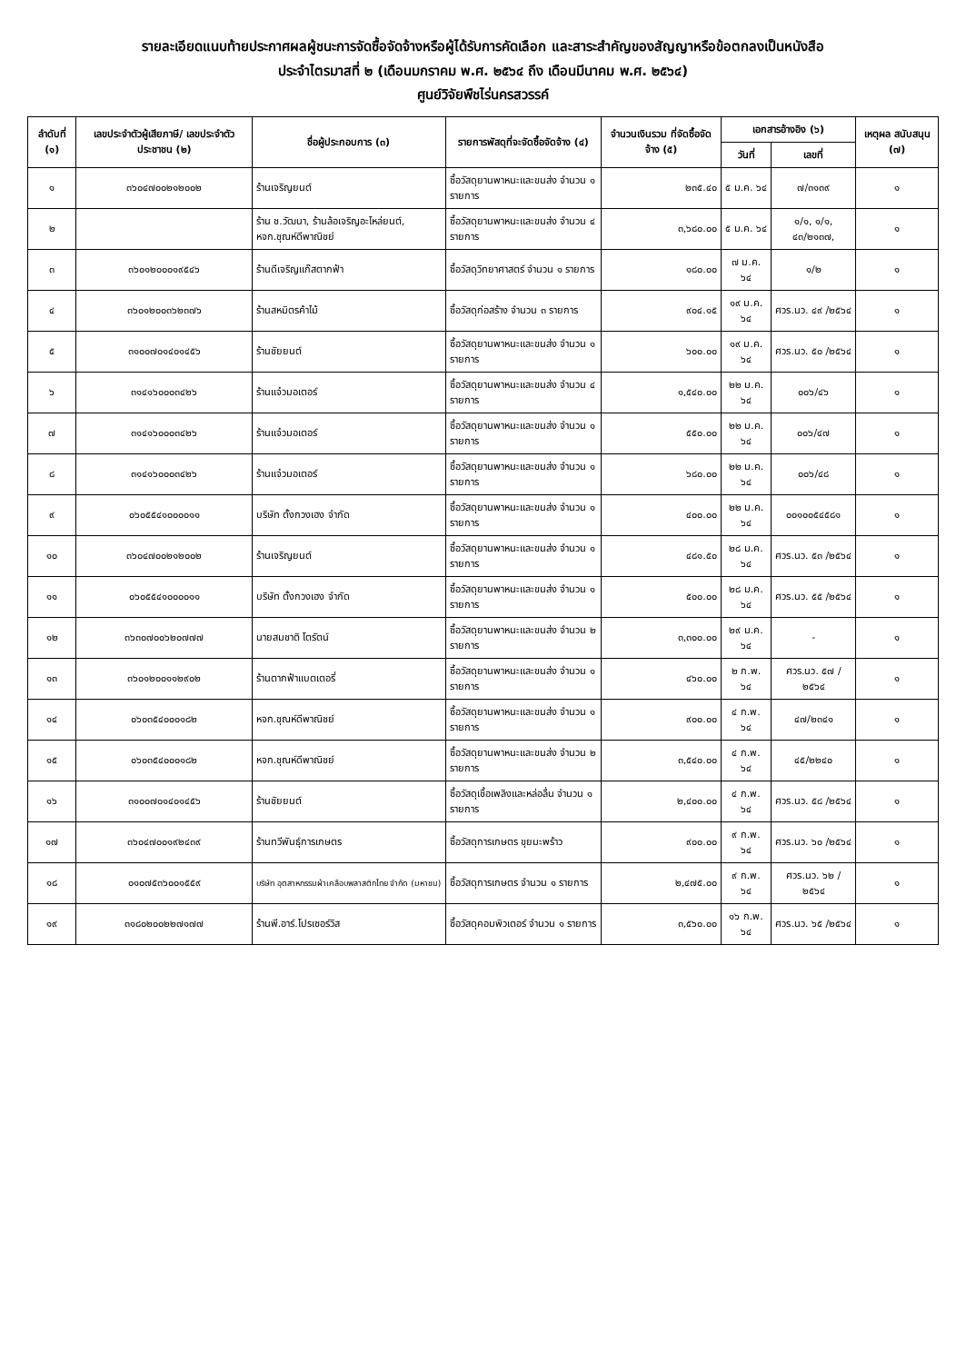รายละเอียดแนบท้ายประกาศผลผู้ชนะการจัดซื้อจัดจ้างหรือผู้ได้รับการคัดเลือก และสาระสำคัญของสัญญาหรือข้อตกลงเป็นหนังสือ
ประจำไตรมาสที่ ๒ (เดือนมกราคม พ.ศ. ๒๕๖๔ ถึง เดือนมีนาคม พ.ศ. ๒๕๖๔)
ศูนย์วิจัยพืชไร่นครสวรรค์
| ลำดับที่ (๑) | เลขประจำตัวผู้เสียภาษี/ เลขประจำตัวประชาชน (๒) | ชื่อผู้ประกอบการ (๓) | รายการพัสดุที่จะจัดซื้อจัดจ้าง (๔) | จำนวนเงินรวม ที่จัดซื้อจัดจ้าง (๕) | เอกสารอ้างอิง (๖) | | เหตุผล สนับสนุน (๗) |
| --- | --- | --- | --- | --- | --- | --- | --- |
| | | | | | วันที่ | เลขที่ | |
| ๑ | ๓๖๐๔๗๐๐๒๑๒๐๐๒ | ร้านเจริญยนต์ | ซื้อวัสดุยานพาหนะและขนส่ง จำนวน ๑ รายการ | ๒๓๕.๔๐ | ๕ ม.ค. ๖๔ | ๗/๓๑๓๙ | ๑ |
| ๒ | | ร้าน ช.วัฒนา, ร้านล้อเจริญอะไหล่ยนต์, หจก.ชุณห์ดีพาณิชย์ | ซื้อวัสดุยานพาหนะและขนส่ง จำนวน ๔ รายการ | ๓,๖๘๐.๐๐ | ๕ ม.ค. ๖๔ | ๑/๑, ๑/๑, ๔๓/๒๑๓๗, | ๑ |
| ๓ | ๓๖๐๑๒๐๐๐๑๙๕๔๖ | ร้านดีเจริญแก๊สตากฟ้า | ซื้อวัสดุวิทยาศาสตร์ จำนวน ๑ รายการ | ๑๘๐.๐๐ | ๗ ม.ค. ๖๔ | ๑/๒ | ๑ |
| ๔ | ๓๖๐๑๒๐๐๓๖๒๓๗๖ | ร้านสหมิตรค้าไม้ | ซื้อวัสดุก่อสร้าง จำนวน ๓ รายการ | ๙๐๔.๑๕ | ๑๙ ม.ค. ๖๔ | ศวร.นว. ๔๙ /๒๕๖๔ | ๑ |
| ๕ | ๓๑๐๐๗๐๑๔๐๑๔๕๖ | ร้านชัยยนต์ | ซื้อวัสดุยานพาหนะและขนส่ง จำนวน ๑ รายการ | ๖๐๐.๐๐ | ๑๙ ม.ค. ๖๔ | ศวร.นว. ๕๐ /๒๕๖๔ | ๑ |
| ๖ | ๓๑๔๑๖๐๐๐๓๔๒๖ | ร้านแจ๋วมอเตอร์ | ซื้อวัสดุยานพาหนะและขนส่ง จำนวน ๔ รายการ | ๑,๕๔๐.๐๐ | ๒๒ ม.ค. ๖๔ | ๐๐๖/๔๖ | ๑ |
| ๗ | ๓๑๔๑๖๐๐๐๓๔๒๖ | ร้านแจ๋วมอเตอร์ | ซื้อวัสดุยานพาหนะและขนส่ง จำนวน ๑ รายการ | ๕๕๐.๐๐ | ๒๒ ม.ค. ๖๔ | ๐๐๖/๔๗ | ๑ |
| ๘ | ๓๑๔๑๖๐๐๐๓๔๒๖ | ร้านแจ๋วมอเตอร์ | ซื้อวัสดุยานพาหนะและขนส่ง จำนวน ๑ รายการ | ๖๘๐.๐๐ | ๒๒ ม.ค. ๖๔ | ๐๐๖/๔๘ | ๑ |
| ๙ | ๐๖๐๕๕๔๑๐๐๐๐๑๑ | บริษัท ตั้งกวงเฮง จำกัด | ซื้อวัสดุยานพาหนะและขนส่ง จำนวน ๑ รายการ | ๔๐๐.๐๐ | ๒๒ ม.ค. ๖๔ | ๐๐๑๐๐๕๔๕๘๑ | ๑ |
| ๑๐ | ๓๖๐๔๗๐๐๒๑๒๐๐๒ | ร้านเจริญยนต์ | ซื้อวัสดุยานพาหนะและขนส่ง จำนวน ๑ รายการ | ๔๘๑.๕๐ | ๒๘ ม.ค. ๖๔ | ศวร.นว. ๕๓ /๒๕๖๔ | ๑ |
| ๑๑ | ๐๖๐๕๕๔๑๐๐๐๐๑๑ | บริษัท ตั้งกวงเฮง จำกัด | ซื้อวัสดุยานพาหนะและขนส่ง จำนวน ๑ รายการ | ๕๐๐.๐๐ | ๒๘ ม.ค. ๖๔ | ศวร.นว. ๕๕ /๒๕๖๔ | ๑ |
| ๑๒ | ๓๖๓๐๗๐๐๖๒๐๗๗๗ | นายสมชาติ โตรัตน์ | ซื้อวัสดุยานพาหนะและขนส่ง จำนวน ๒ รายการ | ๓,๓๐๐.๐๐ | ๒๙ ม.ค. ๖๔ | - | ๑ |
| ๑๓ | ๓๖๐๑๒๐๐๑๑๒๙๐๒ | ร้านตากฟ้าแบตเตอรี่ | ซื้อวัสดุยานพาหนะและขนส่ง จำนวน ๑ รายการ | ๔๖๐.๐๐ | ๒ ก.พ. ๖๔ | ศวร.นว. ๕๗ /๒๕๖๔ | ๑ |
| ๑๔ | ๐๖๐๓๕๔๐๐๐๑๘๒ | หจก.ชุณห์ดีพาณิชย์ | ซื้อวัสดุยานพาหนะและขนส่ง จำนวน ๑ รายการ | ๙๐๐.๐๐ | ๔ ก.พ. ๖๔ | ๔๗/๒๓๔๑ | ๑ |
| ๑๕ | ๐๖๐๓๕๔๐๐๐๑๘๒ | หจก.ชุณห์ดีพาณิชย์ | ซื้อวัสดุยานพาหนะและขนส่ง จำนวน ๒ รายการ | ๓,๕๔๐.๐๐ | ๔ ก.พ. ๖๔ | ๔๕/๒๒๔๐ | ๑ |
| ๑๖ | ๓๑๐๐๗๐๑๔๐๑๔๕๖ | ร้านชัยยนต์ | ซื้อวัสดุเชื้อเพลิงและหล่อลื่น จำนวน ๑ รายการ | ๒,๔๐๐.๐๐ | ๔ ก.พ. ๖๔ | ศวร.นว. ๕๘ /๒๕๖๔ | ๑ |
| ๑๗ | ๓๖๐๔๗๐๐๑๙๒๔๓๙ | ร้านทวีพันธุ์การเกษตร | ซื้อวัสดุการเกษตร ขุยมะพร้าว | ๙๐๐.๐๐ | ๙ ก.พ. ๖๔ | ศวร.นว. ๖๐ /๒๕๖๔ | ๑ |
| ๑๘ | ๐๑๐๗๕๓๖๐๐๑๕๕๙ | บริษัท อุตสาหกรรมผ้าเคลือบพลาสติกไทย จำกัด (มหาชน) | ซื้อวัสดุการเกษตร จำนวน ๑ รายการ | ๒,๔๗๕.๐๐ | ๙ ก.พ. ๖๔ | ศวร.นว. ๖๒ /๒๕๖๔ | ๑ |
| ๑๙ | ๓๑๘๐๒๐๐๒๒๗๑๗๗ | ร้านพี.อาร์.โปรเซอร์วิส | ซื้อวัสดุคอมพิวเตอร์ จำนวน ๑ รายการ | ๓,๕๖๐.๐๐ | ๑๖ ก.พ. ๖๔ | ศวร.นว. ๖๕ /๒๕๖๔ | ๑ |